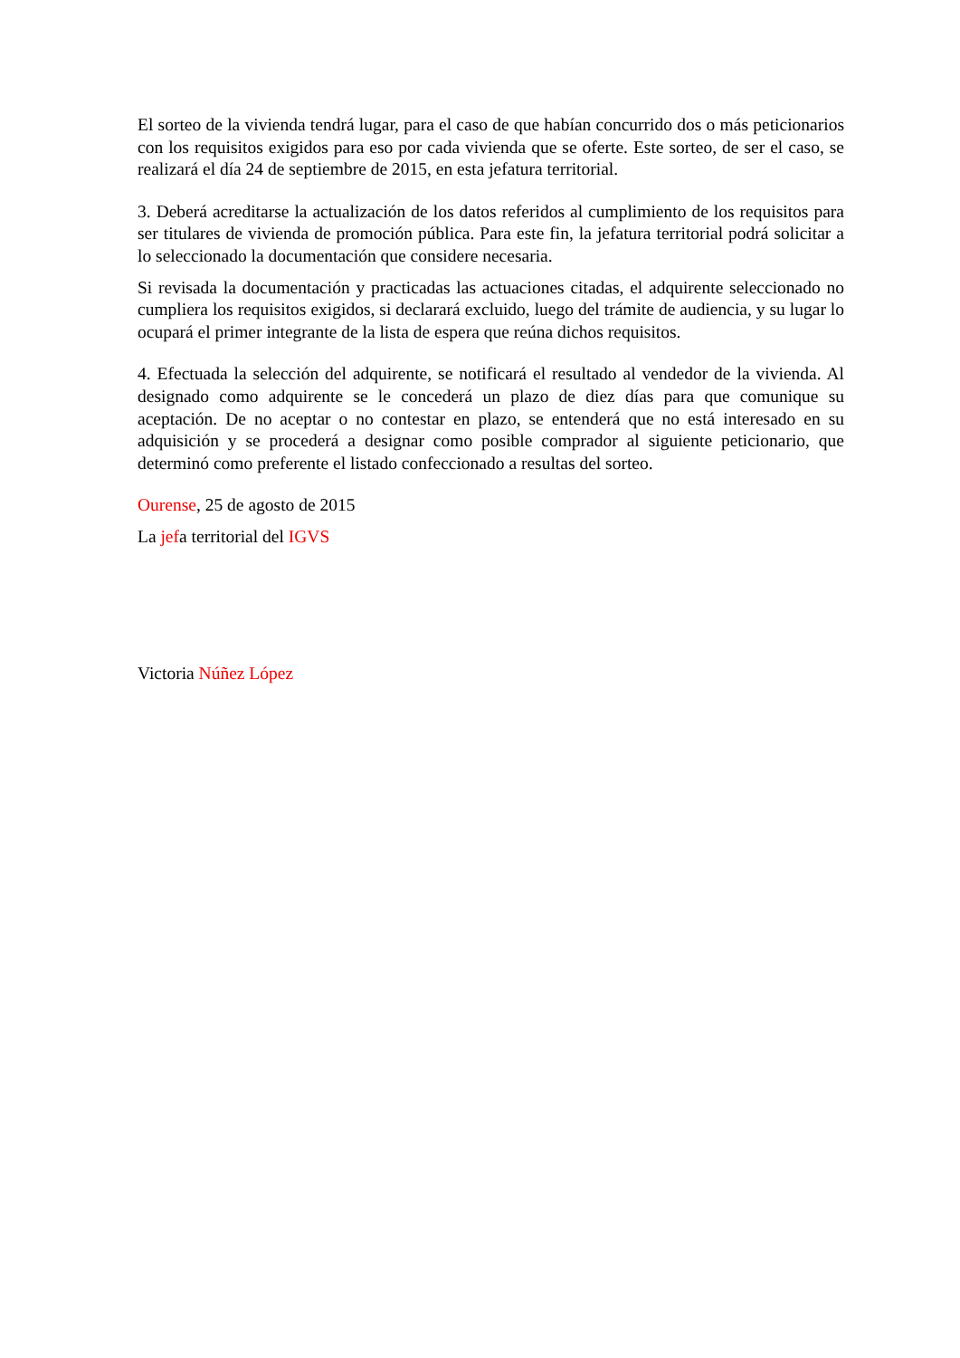El sorteo de la vivienda tendrá lugar, para el caso de que habían concurrido dos o más peticionarios con los requisitos exigidos para eso por cada vivienda que se oferte. Este sorteo, de ser el caso, se realizará el día 24 de septiembre de 2015, en esta jefatura territorial.
3. Deberá acreditarse la actualización de los datos referidos al cumplimiento de los requisitos para ser titulares de vivienda de promoción pública. Para este fin, la jefatura territorial podrá solicitar a lo seleccionado la documentación que considere necesaria.
Si revisada la documentación y practicadas las actuaciones citadas, el adquirente seleccionado no cumpliera los requisitos exigidos, si declarará excluido, luego del trámite de audiencia, y su lugar lo ocupará el primer integrante de la lista de espera que reúna dichos requisitos.
4. Efectuada la selección del adquirente, se notificará el resultado al vendedor de la vivienda. Al designado como adquirente se le concederá un plazo de diez días para que comunique su aceptación. De no aceptar o no contestar en plazo, se entenderá que no está interesado en su adquisición y se procederá a designar como posible comprador al siguiente peticionario, que determinó como preferente el listado confeccionado a resultas del sorteo.
Ourense, 25 de agosto de 2015
La jefa territorial del IGVS
Victoria Núñez López